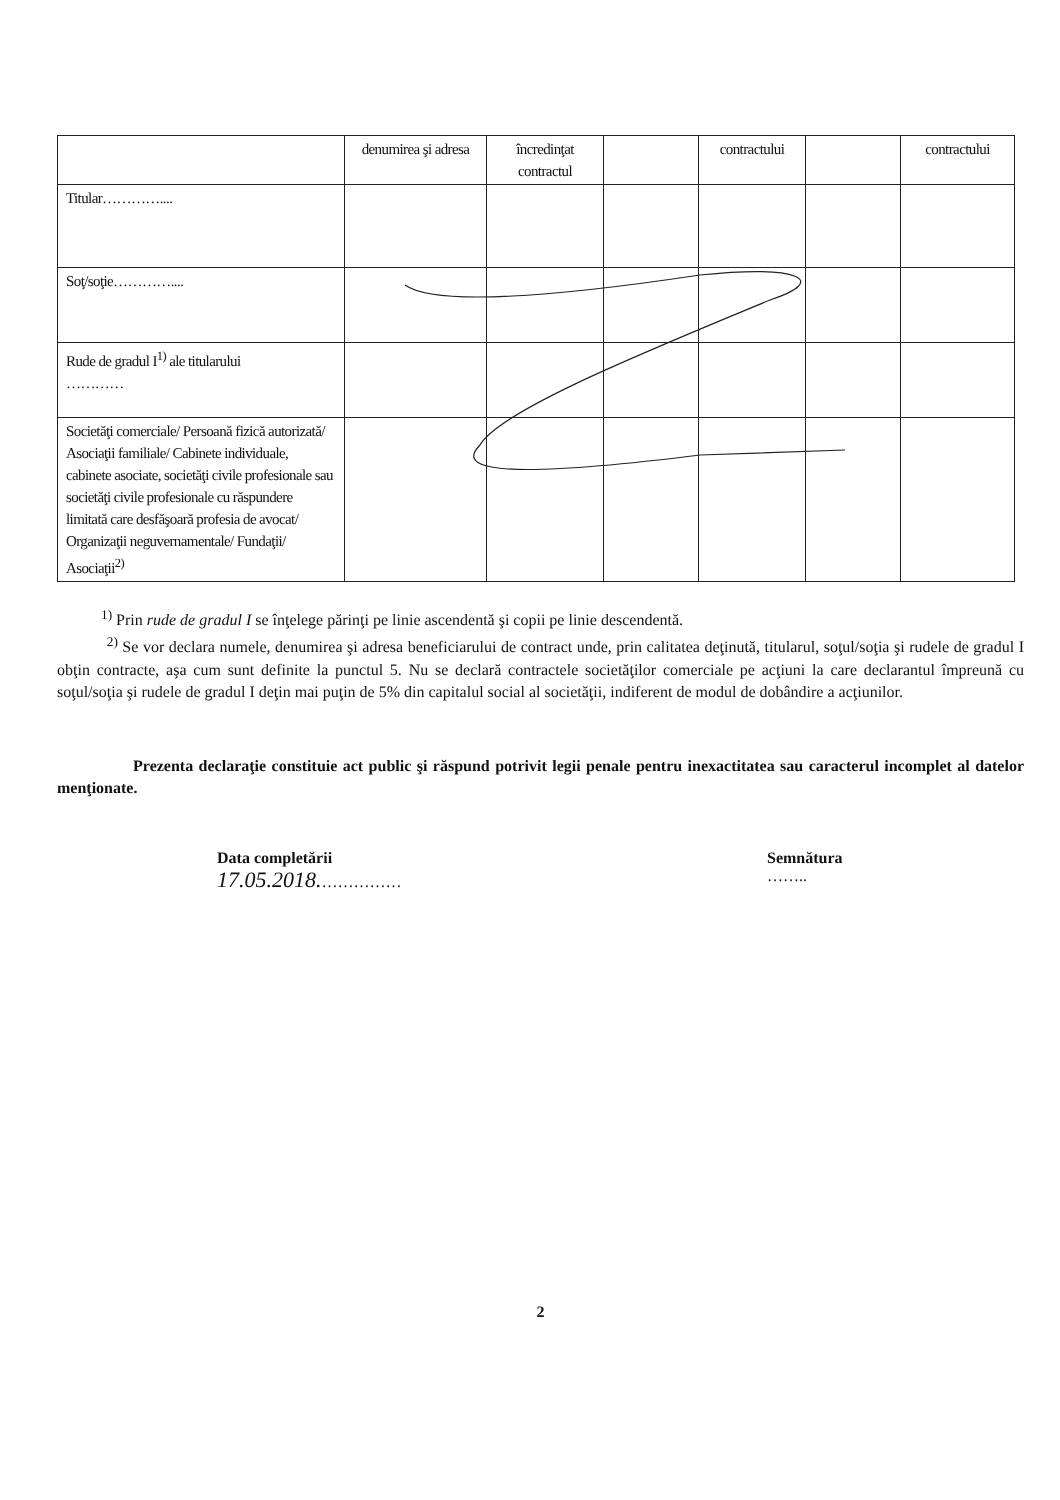| | denumirea şi adresa | încredinţat contractul | | contractului | | contractului |
| Titular………….... | | | | | | |
| Soţ/soţie………….... | | | | | | |
| Rude de gradul I<sup>1)</sup> ale titularului ………… | | | | | | |
| Societăţi comerciale/ Persoană fizică autorizată/ Asociaţii familiale/ Cabinete individuale, cabinete asociate, societăţi civile profesionale sau societăţi civile profesionale cu răspundere limitată care desfăşoară profesia de avocat/ Organizaţii neguvernamentale/ Fundaţii/ Asociaţii<sup>2)</sup> | | | | | | |
<sup>1)</sup> Prin rude de gradul I se înţelege părinţi pe linie ascendentă şi copii pe linie descendentă.
<sup>2)</sup> Se vor declara numele, denumirea şi adresa beneficiarului de contract unde, prin calitatea deţinută, titularul, soţul/soţia şi rudele de gradul I obţin contracte, aşa cum sunt definite la punctul 5. Nu se declară contractele societăţilor comerciale pe acţiuni la care declarantul împreună cu soţul/soţia şi rudele de gradul I deţin mai puţin de 5% din capitalul social al societăţii, indiferent de modul de dobândire a acţiunilor.
Prezenta declaraţie constituie act public şi răspund potrivit legii penale pentru inexactitatea sau caracterul incomplet al datelor menţionate.
Data completării
17.05.2018.……………
Semnătura
……..
2